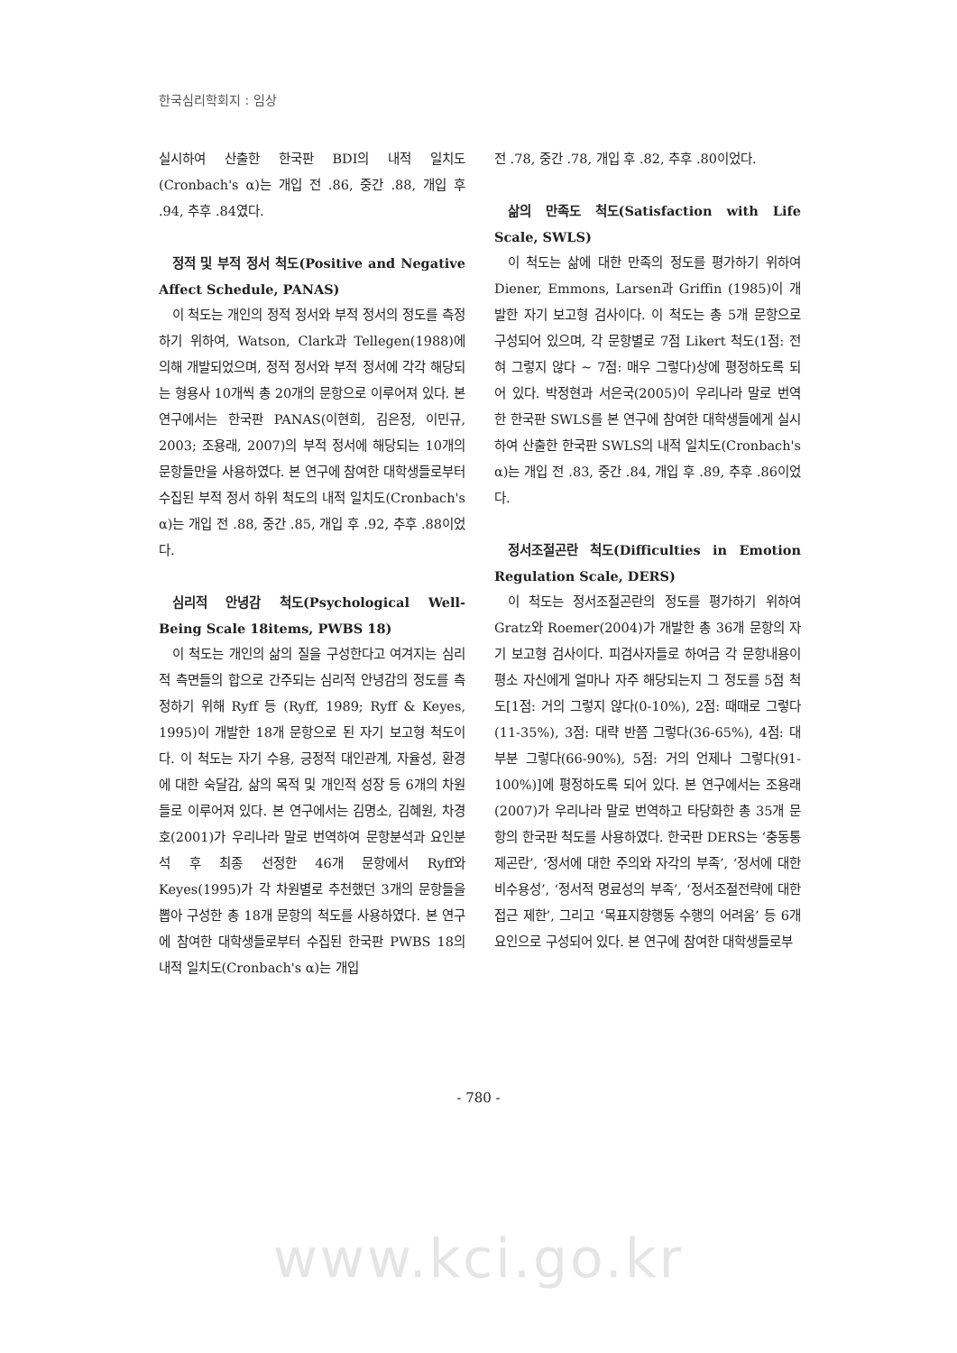한국심리학회지 : 임상
실시하여 산출한 한국판 BDI의 내적 일치도 (Cronbach's α)는 개입 전 .86, 중간 .88, 개입 후 .94, 추후 .84였다.
정적 및 부적 정서 척도(Positive and Negative Affect Schedule, PANAS)
이 척도는 개인의 정적 정서와 부적 정서의 정도를 측정하기 위하여, Watson, Clark과 Tellegen(1988)에 의해 개발되었으며, 정적 정서와 부적 정서에 각각 해당되는 형용사 10개씩 총 20개의 문항으로 이루어져 있다. 본 연구에서는 한국판 PANAS(이현희, 김은정, 이민규, 2003; 조용래, 2007)의 부적 정서에 해당되는 10개의 문항들만을 사용하였다. 본 연구에 참여한 대학생들로부터 수집된 부적 정서 하위 척도의 내적 일치도(Cronbach's α)는 개입 전 .88, 중간 .85, 개입 후 .92, 추후 .88이었다.
심리적 안녕감 척도(Psychological Well-Being Scale 18items, PWBS 18)
이 척도는 개인의 삶의 질을 구성한다고 여겨지는 심리적 측면들의 합으로 간주되는 심리적 안녕감의 정도를 측정하기 위해 Ryff 등 (Ryff, 1989; Ryff & Keyes, 1995)이 개발한 18개 문항으로 된 자기 보고형 척도이다. 이 척도는 자기 수용, 긍정적 대인관계, 자율성, 환경에 대한 숙달감, 삶의 목적 및 개인적 성장 등 6개의 차원들로 이루어져 있다. 본 연구에서는 김명소, 김혜원, 차경호(2001)가 우리나라 말로 번역하여 문항분석과 요인분석 후 최종 선정한 46개 문항에서 Ryff와 Keyes(1995)가 각 차원별로 추천했던 3개의 문항들을 뽑아 구성한 총 18개 문항의 척도를 사용하였다. 본 연구에 참여한 대학생들로부터 수집된 한국판 PWBS 18의 내적 일치도(Cronbach's α)는 개입
전 .78, 중간 .78, 개입 후 .82, 추후 .80이었다.
삶의 만족도 척도(Satisfaction with Life Scale, SWLS)
이 척도는 삶에 대한 만족의 정도를 평가하기 위하여 Diener, Emmons, Larsen과 Griffin (1985)이 개발한 자기 보고형 검사이다. 이 척도는 총 5개 문항으로 구성되어 있으며, 각 문항별로 7점 Likert 척도(1점: 전혀 그렇지 않다 ~ 7점: 매우 그렇다)상에 평정하도록 되어 있다. 박정현과 서은국(2005)이 우리나라 말로 번역한 한국판 SWLS를 본 연구에 참여한 대학생들에게 실시하여 산출한 한국판 SWLS의 내적 일치도(Cronbach's α)는 개입 전 .83, 중간 .84, 개입 후 .89, 추후 .86이었다.
정서조절곤란 척도(Difficulties in Emotion Regulation Scale, DERS)
이 척도는 정서조절곤란의 정도를 평가하기 위하여 Gratz와 Roemer(2004)가 개발한 총 36개 문항의 자기 보고형 검사이다. 피검사자들로 하여금 각 문항내용이 평소 자신에게 얼마나 자주 해당되는지 그 정도를 5점 척도[1점: 거의 그렇지 않다(0-10%), 2점: 때때로 그렇다 (11-35%), 3점: 대략 반쯤 그렇다(36-65%), 4점: 대부분 그렇다(66-90%), 5점: 거의 언제나 그렇다(91-100%)]에 평정하도록 되어 있다. 본 연구에서는 조용래(2007)가 우리나라 말로 번역하고 타당화한 총 35개 문항의 한국판 척도를 사용하였다. 한국판 DERS는 ‘충동통제곤란’, ‘정서에 대한 주의와 자각의 부족’, ‘정서에 대한 비수용성’, ‘정서적 명료성의 부족’, ‘정서조절전략에 대한 접근 제한’, 그리고 ‘목표지향행동 수행의 어려움’ 등 6개 요인으로 구성되어 있다. 본 연구에 참여한 대학생들로부
- 780 -
www.kci.go.kr